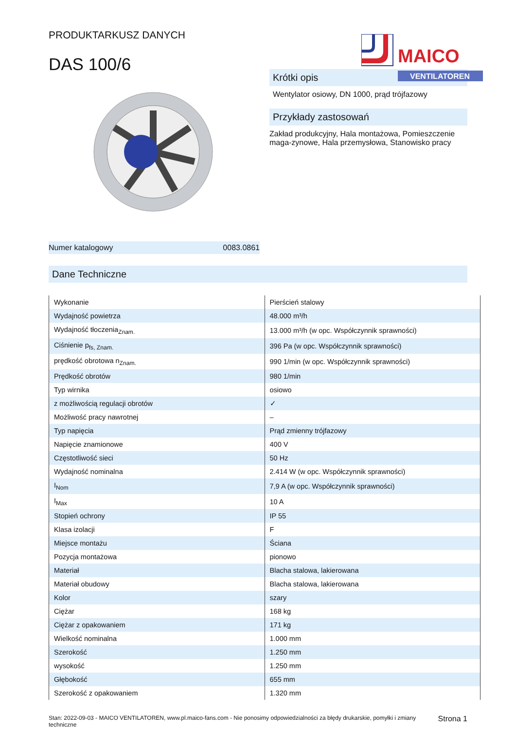PRODUKTARKUSZ DANYCH
DAS 100/6
MAICO
VENTILATOREN
Numer katalogowy 0083.0861
Krótki opis
Wentylator osiowy, DN 1000, prąd trójfazowy
Przykłady zastosowań
Zakład produkcyjny, Hala montażowa, Pomieszczenie maga-zynowe, Hala przemysłowa, Stanowisko pracy
Dane Techniczne
| Wykonanie | Pierścień stalowy |
| Wydajność powietrza | 48.000 m³/h |
| Wydajność tłoczenia<sub>Znam.</sub> | 13.000 m³/h (w opc. Współczynnik sprawności) |
| Ciśnienie p<sub>fs, Znam.</sub> | 396 Pa (w opc. Współczynnik sprawności) |
| prędkość obrotowa n<sub>Znam.</sub> | 990 1/min (w opc. Współczynnik sprawności) |
| Prędkość obrotów | 980 1/min |
| Typ wirnika | osiowo |
| z możliwością regulacji obrotów | ✓ |
| Możliwość pracy nawrotnej | – |
| Typ napięcia | Prąd zmienny trójfazowy |
| Napięcie znamionowe | 400 V |
| Częstotliwość sieci | 50 Hz |
| Wydajność nominalna | 2.414 W (w opc. Współczynnik sprawności) |
| I<sub>Nom</sub> | 7,9 A (w opc. Współczynnik sprawności) |
| I<sub>Max</sub> | 10 A |
| Stopień ochrony | IP 55 |
| Klasa izolacji | F |
| Miejsce montażu | Ściana |
| Pozycja montażowa | pionowo |
| Materiał | Blacha stalowa, lakierowana |
| Materiał obudowy | Blacha stalowa, lakierowana |
| Kolor | szary |
| Ciężar | 168 kg |
| Ciężar z opakowaniem | 171 kg |
| Wielkość nominalna | 1.000 mm |
| Szerokość | 1.250 mm |
| wysokość | 1.250 mm |
| Głębokość | 655 mm |
| Szerokość z opakowaniem | 1.320 mm |
Stan: 2022-09-03 - MAICO VENTILATOREN, www.pl.maico-fans.com - Nie ponosimy odpowiedzialności za błędy drukarskie, pomyłki i zmiany techniczne Strona 1